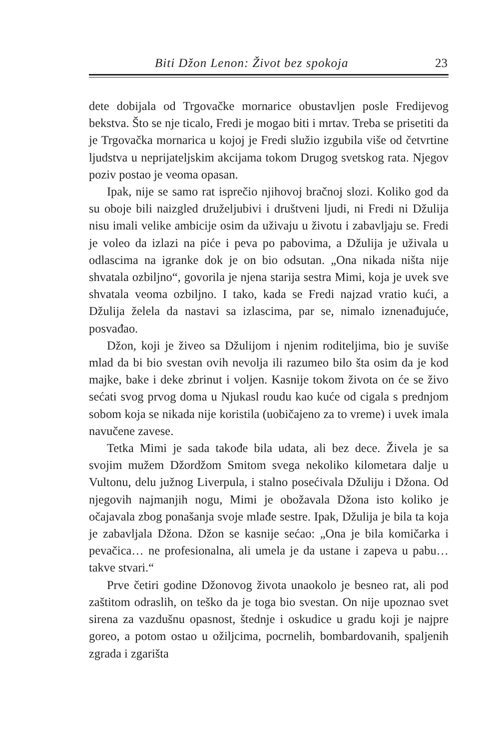Biti Džon Lenon: Život bez spokoja 23
dete dobijala od Trgovačke mornarice obustavljen posle Fredijevog bekstva. Što se nje ticalo, Fredi je mogao biti i mrtav. Treba se prisetiti da je Trgovačka mornarica u kojoj je Fredi služio izgubila više od četvrtine ljudstva u neprijateljskim akcijama tokom Drugog svetskog rata. Njegov poziv postao je veoma opasan.
Ipak, nije se samo rat isprečio njihovoj bračnoj slozi. Koliko god da su oboje bili naizgled druželjubivi i društveni ljudi, ni Fredi ni Džulija nisu imali velike ambicije osim da uživaju u životu i zabavljaju se. Fredi je voleo da izlazi na piće i peva po pabovima, a Džulija je uživala u odlascima na igranke dok je on bio odsutan. „Ona nikada ništa nije shvatala ozbiljno“, govorila je njena starija sestra Mimi, koja je uvek sve shvatala veoma ozbiljno. I tako, kada se Fredi najzad vratio kući, a Džulija želela da nastavi sa izlascima, par se, nimalo iznenađujuće, posvađao.
Džon, koji je živeo sa Džulijom i njenim roditeljima, bio je suviše mlad da bi bio svestan ovih nevolja ili razumeo bilo šta osim da je kod majke, bake i deke zbrinut i voljen. Kasnije tokom života on će se živo sećati svog prvog doma u Njukasl roudu kao kuće od cigala s prednjom sobom koja se nikada nije koristila (uobičajeno za to vreme) i uvek imala navučene zavese.
Tetka Mimi je sada takođe bila udata, ali bez dece. Živela je sa svojim mužem Džordžom Smitom svega nekoliko kilometara dalje u Vultonu, delu južnog Liverpula, i stalno posećivala Džuliju i Džona. Od njegovih najmanjih nogu, Mimi je obožavala Džona isto koliko je očajavala zbog ponašanja svoje mlađe sestre. Ipak, Džulija je bila ta koja je zabavljala Džona. Džon se kasnije sećao: „Ona je bila komičarka i pevačica… ne profesionalna, ali umela je da ustane i zapeva u pabu… takve stvari.“
Prve četiri godine Džonovog života unaokolo je besneo rat, ali pod zaštitom odraslih, on teško da je toga bio svestan. On nije upoznao svet sirena za vazdušnu opasnost, štednje i oskudice u gradu koji je najpre goreo, a potom ostao u ožiljcima, pocrnelih, bombardovanih, spaljenih zgrada i zgarišta